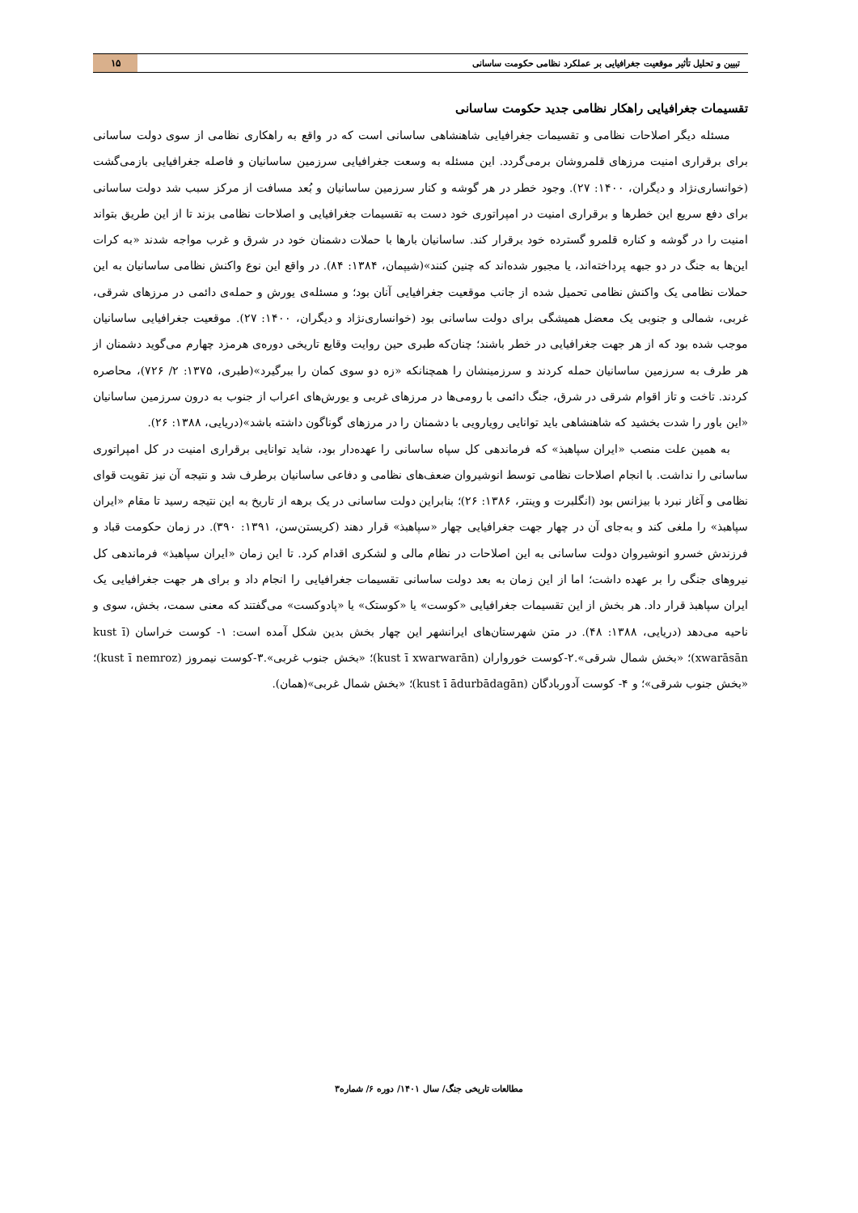تبیین و تحلیل تأثیر موقعیت جغرافیایی بر عملکرد نظامی حکومت ساسانی
۱۵
تقسیمات جغرافیایی راهکار نظامی جدید حکومت ساسانی
مسئله دیگر اصلاحات نظامی و تقسیمات جغرافیایی شاهنشاهی ساسانی است که در واقع به راهکاری نظامی از سوی دولت ساسانی برای برقراری امنیت مرزهای قلمروشان برمی‌گردد. این مسئله به وسعت جغرافیایی سرزمین ساسانیان و فاصله جغرافیایی بازمی‌گشت (خوانساری‌نژاد و دیگران، ۱۴۰۰: ۲۷). وجود خطر در هر گوشه و کنار سرزمین ساسانیان و بُعد مسافت از مرکز سبب شد دولت ساسانی برای دفع سریع این خطرها و برقراری امنیت در امپراتوری خود دست به تقسیمات جغرافیایی و اصلاحات نظامی بزند تا از این طریق بتواند امنیت را در گوشه و کناره قلمرو گسترده خود برقرار کند. ساسانیان بارها با حملات دشمنان خود در شرق و غرب مواجه شدند «به کرات این‌ها به جنگ در دو جبهه پرداخته‌اند، یا مجبور شده‌اند که چنین کنند»(شیپمان، ۱۳۸۴: ۸۴). در واقع این نوع واکنش نظامی ساسانیان به این حملات نظامی یک واکنش نظامی تحمیل شده از جانب موقعیت جغرافیایی آنان بود؛ و مسئله‌ی یورش و حمله‌ی دائمی در مرزهای شرقی، غربی، شمالی و جنوبی یک معضل همیشگی برای دولت ساسانی بود (خوانساری‌نژاد و دیگران، ۱۴۰۰: ۲۷). موقعیت جغرافیایی ساسانیان موجب شده بود که از هر جهت جغرافیایی در خطر باشند؛ چنان‌که طبری حین روایت وقایع تاریخی دوره‌ی هرمزد چهارم می‌گوید دشمنان از هر طرف به سرزمین ساسانیان حمله کردند و سرزمینشان را همچنانکه «زه دو سوی کمان را ببرگیرد»(طبری، ۱۳۷۵: ۲/ ۷۲۶)، محاصره کردند. تاخت و تاز اقوام شرقی در شرق، جنگ دائمی با رومی‌ها در مرزهای غربی و یورش‌های اعراب از جنوب به درون سرزمین ساسانیان «این باور را شدت بخشید که شاهنشاهی باید توانایی رویارویی با دشمنان را در مرزهای گوناگون داشته باشد»(دریایی، ۱۳۸۸: ۲۶).
به همین علت منصب «ایران سپاهبذ» که فرماندهی کل سپاه ساسانی را عهده‌دار بود، شاید توانایی برقراری امنیت در کل امپراتوری ساسانی را نداشت. با انجام اصلاحات نظامی توسط انوشیروان ضعف‌های نظامی و دفاعی ساسانیان برطرف شد و نتیجه آن نیز تقویت قوای نظامی و آغاز نبرد با بیزانس بود (انگلبرت و وینتر، ۱۳۸۶: ۲۶)؛ بنابراین دولت ساسانی در یک برهه از تاریخ به این نتیجه رسید تا مقام «ایران سپاهبذ» را ملغی کند و به‌جای آن در چهار جهت جغرافیایی چهار «سپاهبذ» قرار دهند (کریستن‌سن، ۱۳۹۱: ۳۹۰). در زمان حکومت قباد و فرزندش خسرو انوشیروان دولت ساسانی به این اصلاحات در نظام مالی و لشکری اقدام کرد. تا این زمان «ایران سپاهبذ» فرماندهی کل نیروهای جنگی را بر عهده داشت؛ اما از این زمان به بعد دولت ساسانی تقسیمات جغرافیایی را انجام داد و برای هر جهت جغرافیایی یک ایران سپاهبذ قرار داد. هر بخش از این تقسیمات جغرافیایی «کوست» یا «کوستک» یا «پادوکست» می‌گفتند که معنی سمت، بخش، سوی و ناحیه می‌دهد (دریایی، ۱۳۸۸: ۴۸). در متن شهرستان‌های ایرانشهر این چهار بخش بدین شکل آمده است: ۱- کوست خراسان (kust ī xwarāsān)؛ «بخش شمال شرقی».۲-کوست خورواران (kust ī xwarwarān)؛ «بخش جنوب غربی».۳-کوست نیمروز (kust ī nemroz)؛ «بخش جنوب شرقی»؛ و ۴- کوست آدوربادگان (kust ī ādurbādagān)؛ «بخش شمال غربی»(همان).
مطالعات تاریخی جنگ/ سال ۱۴۰۱/ دوره ۶/ شماره۳